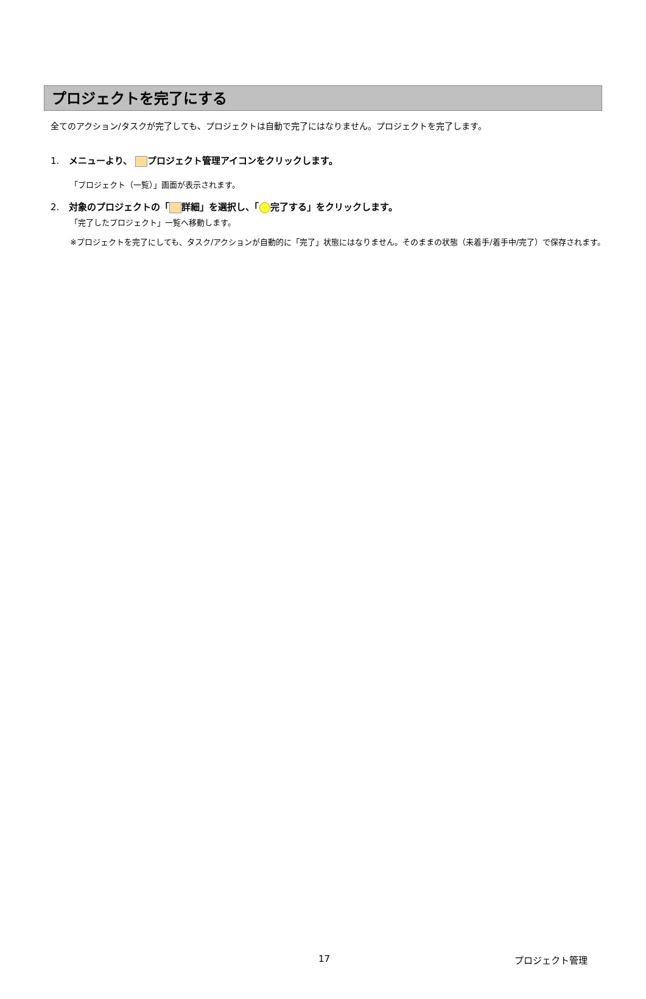プロジェクトを完了にする
全てのアクション/タスクが完了しても、プロジェクトは自動で完了にはなりません。プロジェクトを完了します。
1. メニューより、 プロジェクト管理アイコンをクリックします。
「プロジェクト（一覧）」画面が表示されます。
2. 対象のプロジェクトの「 詳細」を選択し、「 完了する」をクリックします。
「完了したプロジェクト」一覧へ移動します。
※プロジェクトを完了にしても、タスク/アクションが自動的に「完了」状態にはなりません。そのままの状態（未着手/着手中/完了）で保存されます。
17 プロジェクト管理